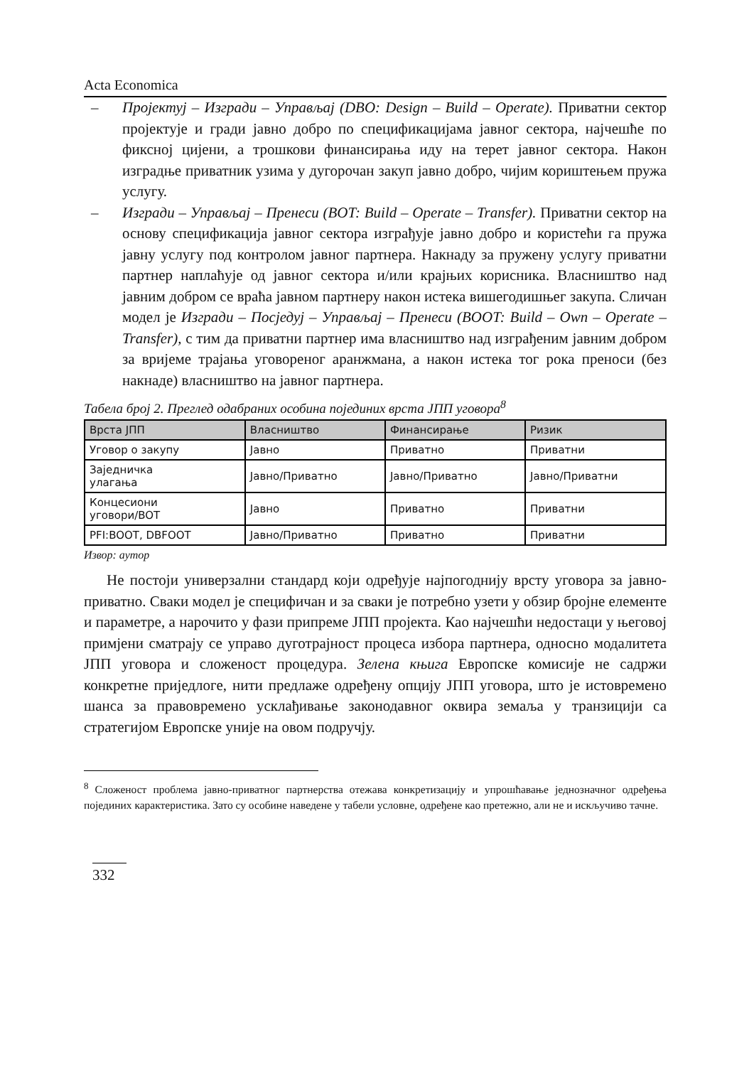Acta Economica
– Пројектуј – Изгради – Управљај (DBO: Design – Build – Operate). Приватни сектор пројектује и гради јавно добро по спецификацијама јавног сектора, најчешће по фиксној цијени, а трошкови финансирања иду на терет јавног сектора. Након изградње приватник узима у дугорочан закуп јавно добро, чијим кориштењем пружа услугу.
– Изгради – Управљај – Пренеси (BOT: Build – Operate – Transfer). Приватни сектор на основу спецификација јавног сектора изграђује јавно добро и користећи га пружа јавну услугу под контролом јавног партнера. Накнаду за пружену услугу приватни партнер наплаћује од јавног сектора и/или крајњих корисника. Власништво над јавним добром се враћа јавном партнеру након истека вишегодишњег закупа. Сличан модел је Изгради – Посједуј – Управљај – Пренеси (BOOT: Build – Own – Operate – Transfer), с тим да приватни партнер има власништво над изграђеним јавним добром за вријеме трајања уговореног аранжмана, а након истека тог рока преноси (без накнаде) власништво на јавног партнера.
Табела број 2. Преглед одабраних особина појединих врста ЈПП уговора<sup>8</sup>
| Врста ЈПП | Власништво | Финансирање | Ризик |
| --- | --- | --- | --- |
| Уговор о закупу | Јавно | Приватно | Приватни |
| Заједничка улагања | Јавно/Приватно | Јавно/Приватно | Јавно/Приватни |
| Концесиони уговори/BOT | Јавно | Приватно | Приватни |
| PFI:BOOT, DBFOOT | Јавно/Приватно | Приватно | Приватни |
Извор: аутор
Не постоји универзални стандард који одређује најпогоднију врсту уговора за јавно-приватно. Сваки модел је специфичан и за сваки је потребно узети у обзир бројне елементе и параметре, а нарочито у фази припреме ЈПП пројекта. Као најчешћи недостаци у његовој примјени сматрају се управо дуготрајност процеса избора партнера, односно модалитета ЈПП уговора и сложеност процедура. Зелена књига Европске комисије не садржи конкретне приједлоге, нити предлаже одређену опцију ЈПП уговора, што је истовремено шанса за правовремено усклађивање законодавног оквира земаља у транзицији са стратегијом Европске уније на овом подручју.
<sup>8</sup> Сложеност проблема јавно-приватног партнерства отежава конкретизацију и упрошћавање једнозначног одређења појединих карактеристика. Зато су особине наведене у табели условне, одређене као претежно, али не и искључиво тачне.
332